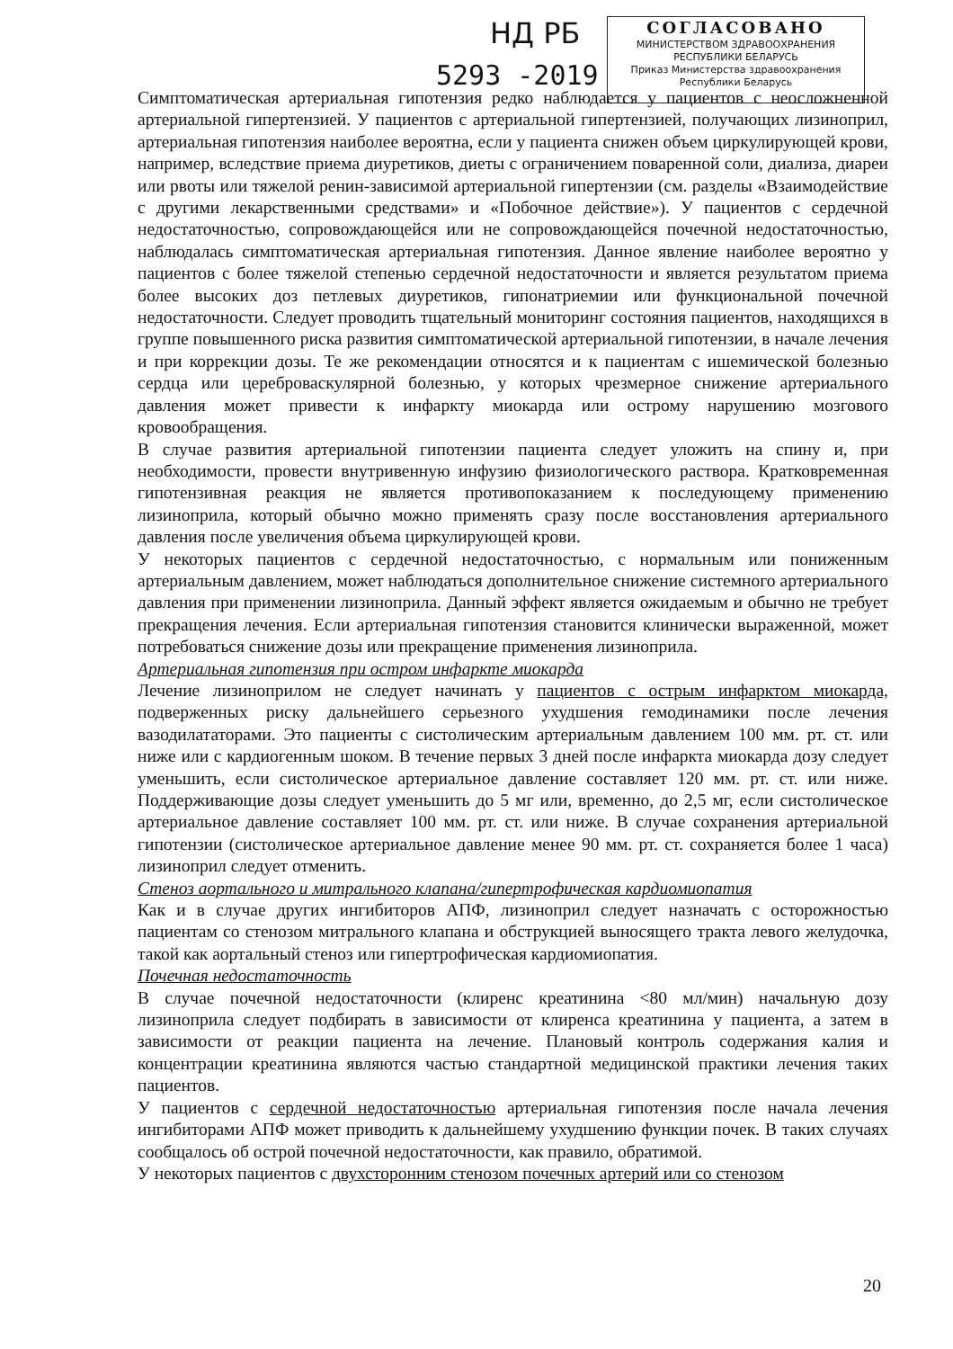НД РБ
5293 -2019
СОГЛАСОВАНО
МИНИСТЕРСТВОМ ЗДРАВООХРАНЕНИЯ
РЕСПУБЛИКИ БЕЛАРУСЬ
Приказ Министерства здравоохранения
Республики Беларусь
Симптоматическая артериальная гипотензия редко наблюдается у пациентов с неосложненной артериальной гипертензией. У пациентов с артериальной гипертензией, получающих лизиноприл, артериальная гипотензия наиболее вероятна, если у пациента снижен объем циркулирующей крови, например, вследствие приема диуретиков, диеты с ограничением поваренной соли, диализа, диареи или рвоты или тяжелой ренин-зависимой артериальной гипертензии (см. разделы «Взаимодействие с другими лекарственными средствами» и «Побочное действие»). У пациентов с сердечной недостаточностью, сопровождающейся или не сопровождающейся почечной недостаточностью, наблюдалась симптоматическая артериальная гипотензия. Данное явление наиболее вероятно у пациентов с более тяжелой степенью сердечной недостаточности и является результатом приема более высоких доз петлевых диуретиков, гипонатриемии или функциональной почечной недостаточности. Следует проводить тщательный мониторинг состояния пациентов, находящихся в группе повышенного риска развития симптоматической артериальной гипотензии, в начале лечения и при коррекции дозы. Те же рекомендации относятся и к пациентам с ишемической болезнью сердца или цереброваскулярной болезнью, у которых чрезмерное снижение артериального давления может привести к инфаркту миокарда или острому нарушению мозгового кровообращения.
В случае развития артериальной гипотензии пациента следует уложить на спину и, при необходимости, провести внутривенную инфузию физиологического раствора. Кратковременная гипотензивная реакция не является противопоказанием к последующему применению лизиноприла, который обычно можно применять сразу после восстановления артериального давления после увеличения объема циркулирующей крови.
У некоторых пациентов с сердечной недостаточностью, с нормальным или пониженным артериальным давлением, может наблюдаться дополнительное снижение системного артериального давления при применении лизиноприла. Данный эффект является ожидаемым и обычно не требует прекращения лечения. Если артериальная гипотензия становится клинически выраженной, может потребоваться снижение дозы или прекращение применения лизиноприла.
Артериальная гипотензия при остром инфаркте миокарда
Лечение лизиноприлом не следует начинать у пациентов с острым инфарктом миокарда, подверженных риску дальнейшего серьезного ухудшения гемодинамики после лечения вазодилататорами. Это пациенты с систолическим артериальным давлением 100 мм. рт. ст. или ниже или с кардиогенным шоком. В течение первых 3 дней после инфаркта миокарда дозу следует уменьшить, если систолическое артериальное давление составляет 120 мм. рт. ст. или ниже. Поддерживающие дозы следует уменьшить до 5 мг или, временно, до 2,5 мг, если систолическое артериальное давление составляет 100 мм. рт. ст. или ниже. В случае сохранения артериальной гипотензии (систолическое артериальное давление менее 90 мм. рт. ст. сохраняется более 1 часа) лизиноприл следует отменить.
Стеноз аортального и митрального клапана/гипертрофическая кардиомиопатия
Как и в случае других ингибиторов АПФ, лизиноприл следует назначать с осторожностью пациентам со стенозом митрального клапана и обструкцией выносящего тракта левого желудочка, такой как аортальный стеноз или гипертрофическая кардиомиопатия.
Почечная недостаточность
В случае почечной недостаточности (клиренс креатинина <80 мл/мин) начальную дозу лизиноприла следует подбирать в зависимости от клиренса креатинина у пациента, а затем в зависимости от реакции пациента на лечение. Плановый контроль содержания калия и концентрации креатинина являются частью стандартной медицинской практики лечения таких пациентов.
У пациентов с сердечной недостаточностью артериальная гипотензия после начала лечения ингибиторами АПФ может приводить к дальнейшему ухудшению функции почек. В таких случаях сообщалось об острой почечной недостаточности, как правило, обратимой.
У некоторых пациентов с двухсторонним стенозом почечных артерий или со стенозом
20